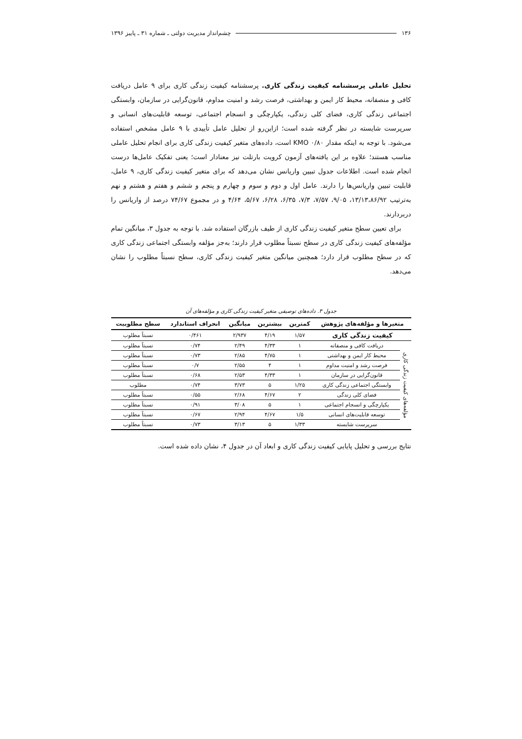۱۳۶ چشم‌انداز مدیریت دولتی ـ شماره ۳۱ ـ پاییز ۱۳۹۶
تحلیل عاملی پرسشنامه کیفیت زندگی کاری. پرسشنامه کیفیت زندگی کاری برای ۹ عامل دریافت کافی و منصفانه، محیط کار ایمن و بهداشتی، فرصت رشد و امنیت مداوم، قانون‌گرایی در سازمان، وابستگی اجتماعی زندگی کاری، فضای کلی زندگی، یکپارچگی و انسجام اجتماعی، توسعه قابلیت‌های انسانی و سرپرست شایسته در نظر گرفته شده است؛ ازاین‌رو از تحلیل عامل تأییدی با ۹ عامل مشخص استفاده می‌شود. با توجه به اینکه مقدار KMO ۰/۸۰ است، داده‌های متغیر کیفیت زندگی کاری برای انجام تحلیل عاملی مناسب هستند؛ علاوه بر این یافته‌های آزمون کرویت بارتلت نیز معنادار است؛ یعنی تفکیک عامل‌ها درست انجام شده است. اطلاعات جدول تبیین واریانس نشان می‌دهد که برای متغیر کیفیت زندگی کاری، ۹ عامل، قابلیت تبیین واریانس‌ها را دارند. عامل اول و دوم و سوم و چهارم و پنجم و ششم و هفتم و هشتم و نهم به‌ترتیب ۱۳/۱۳،۸۶/۹۲، ۹/۰۵، ۷/۵۷، ۷/۳، ۶/۳۵، ۶/۲۸، ۵/۶۷، ۴/۶۴ و در مجموع ۷۴/۶۷ درصد از واریانس را دربردارند.
برای تعیین سطح متغیر کیفیت زندگی کاری از طیف بازرگان استفاده شد. با توجه به جدول ۳، میانگین تمام مؤلفه‌های کیفیت زندگی کاری در سطح نسبتاً مطلوب قرار دارند؛ به‌جز مؤلفه وابستگی اجتماعی زندگی کاری که در سطح مطلوب قرار دارد؛ همچنین میانگین متغیر کیفیت زندگی کاری، سطح نسبتاً مطلوب را نشان می‌دهد.
جدول ۳. داده‌های توصیفی متغیر کیفیت زندگی کاری و مؤلفه‌های آن
| متغیرها و مؤلفه‌های پژوهش | | کمترین | بیشترین | میانگین | انحراف استاندارد | سطح مطلوبیت |
| --- | --- | --- | --- | --- | --- | --- |
| کیفیت زندگی کاری | | ۱/۵۷ | ۴/۱۹ | ۲/۹۳۷ | ۰/۴۶۱ | نسبتاً مطلوب |
| مؤلفه‌های کیفیت زندگی کاری | دریافت کافی و منصفانه | ۱ | ۴/۳۳ | ۲/۴۹ | ۰/۷۴ | نسبتاً مطلوب |
| | محیط کار ایمن و بهداشتی | ۱ | ۴/۷۵ | ۲/۸۵ | ۰/۷۳ | نسبتاً مطلوب |
| | فرصت رشد و امنیت مداوم | ۱ | ۴ | ۲/۵۵ | ۰/۷ | نسبتاً مطلوب |
| | قانون‌گرایی در سازمان | ۱ | ۴/۳۳ | ۲/۵۳ | ۰/۶۸ | نسبتاً مطلوب |
| | وابستگی اجتماعی زندگی کاری | ۱/۲۵ | ۵ | ۳/۷۳ | ۰/۷۴ | مطلوب |
| | فضای کلی زندگی | ۲ | ۴/۶۷ | ۲/۶۸ | ۰/۵۵ | نسبتاً مطلوب |
| | یکپارچگی و انسجام اجتماعی | ۱ | ۵ | ۳/۰۸ | ۰/۹۱ | نسبتاً مطلوب |
| | توسعه قابلیت‌های انسانی | ۱/۵ | ۴/۶۷ | ۲/۹۴ | ۰/۶۷ | نسبتاً مطلوب |
| | سرپرست شایسته | ۱/۳۳ | ۵ | ۳/۱۳ | ۰/۷۳ | نسبتاً مطلوب |
نتایج بررسی و تحلیل پایایی کیفیت زندگی کاری و ابعاد آن در جدول ۴، نشان داده شده است.